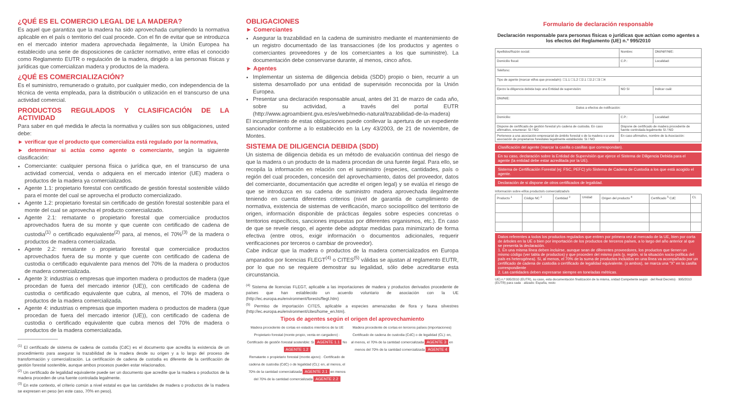¿QUÉ ES EL COMERCIO LEGAL DE LA MADERA?
Es aquel que garantiza que la madera ha sido aprovechada cumpliendo la normativa aplicable en el país o territorio del cual procede. Con el fin de evitar que se introduzca en el mercado interior madera aprovechada ilegalmente, la Unión Europea ha establecido una serie de disposiciones de carácter normativo, entre ellas el conocido como Reglamento EUTR o regulación de la madera, dirigido a las personas físicas y jurídicas que comercializan madera y productos de la madera.
¿QUÉ ES COMERCIALIZACIÓN?
Es el suministro, remunerado o gratuito, por cualquier medio, con independencia de la técnica de venta empleada, para la distribución o utilización en el transcurso de una actividad comercial.
PRODUCTOS REGULADOS Y CLASIFICACIÓN DE LA ACTIVIDAD
Para saber en qué medida le afecta la normativa y cuáles son sus obligaciones, usted debe:
► verificar que el producto que comercializa está regulado por la normativa,
► determinar si actúa como agente o comerciante, según la siguiente clasificación:
Comerciante: cualquier persona física o jurídica que, en el transcurso de una actividad comercial, venda o adquiera en el mercado interior (UE) madera o productos de la madera ya comercializados.
Agente 1.1: propietario forestal con certificado de gestión forestal sostenible válido para el monte del cual se aprovecha el producto comercializado.
Agente 1.2: propietario forestal sin certificado de gestión forestal sostenible para el monte del cual se aprovecha el producto comercializado.
Agente 2.1: rematante o propietario forestal que comercialice productos aprovechados fuera de su monte y que cuente con certificado de cadena de custodia<sup>(1)</sup> o certificado equivalente<sup>(2)</sup> para, al menos, el 70%<sup>(3)</sup> de la madera o productos de madera comercializada.
Agente 2.2: rematante o propietario forestal que comercialice productos aprovechados fuera de su monte y que cuente con certificado de cadena de custodia o certificado equivalente para menos del 70% de la madera o productos de madera comercializada.
Agente 3: industrias o empresas que importen madera o productos de madera (que procedan de fuera del mercado interior (UE)), con certificado de cadena de custodia o certificado equivalente que cubra, al menos, el 70% de madera o productos de la madera comercializada.
Agente 4: industrias o empresas que importen madera o productos de madera (que procedan de fuera del mercado interior (UE)), con certificado de cadena de custodia o certificado equivalente que cubra menos del 70% de madera o productos de la madera comercializada.
<sup>(1)</sup> El certificado de sistema de cadena de custodia (CdC) es el documento que acredita la existencia de un procedimiento para asegurar la trazabilidad de la madera desde su origen y a lo largo del proceso de transformación y comercialización. La certificación de cadena de custodia es diferente de la certificación de gestión forestal sostenible, aunque ambos procesos pueden estar relacionados.
<sup>(2)</sup> Un certificado de legalidad equivalente puede ser un documento que acredite que la madera o productos de la madera proceden de una fuente controlada legalmente.
<sup>(3)</sup> En este contexto, el criterio común a nivel estatal es que las cantidades de madera o productos de la madera se expresen en peso (en este caso, 70% en peso).
OBLIGACIONES
► Comerciantes
Asegurar la trazabilidad en la cadena de suministro mediante el mantenimiento de un registro documentado de las transacciones (de los productos y agentes o comerciantes proveedores y de los comerciantes a los que suministre). La documentación debe conservarse durante, al menos, cinco años.
► Agentes
Implementar un sistema de diligencia debida (SDD) propio o bien, recurrir a un sistema desarrollado por una entidad de supervisión reconocida por la Unión Europea.
Presentar una declaración responsable anual, antes del 31 de marzo de cada año, sobre su actividad, a través del portal EUTR (http://www.agroambient.gva.es/es/web/medio-natural/trazabilidad-de-la-madera)
El incumplimiento de estas obligaciones puede conllevar la apertura de un expediente sancionador conforme a lo establecido en la Ley 43/2003, de 21 de noviembre, de Montes.
SISTEMA DE DILIGENCIA DEBIDA (SDD)
Un sistema de diligencia debida es un método de evaluación continua del riesgo de que la madera o un producto de la madera procedan de una fuente ilegal. Para ello, se recopila la información en relación con el suministro (especies, cantidades, país o región del cual proceden, concesión del aprovechamiento, datos del proveedor, datos del comerciante, documentación que acredite el origen legal) y se evalúa el riesgo de que se introduzca en su cadena de suministro madera aprovechada ilegalmente teniendo en cuenta diferentes criterios (nivel de garantía de cumplimiento de normativa, existencia de sistemas de verificación, marco sociopolítico del territorio de origen, información disponible de prácticas ilegales sobre especies concretas o territorios específicos, sanciones impuestas por diferentes organismos, etc.). En caso de que se revele riesgo, el agente debe adoptar medidas para minimizarlo de forma efectiva (entre otros, exigir información o documentos adicionales, requerir verificaciones por terceros o cambiar de proveedor).
Cabe indicar que la madera o productos de la madera comercializados en Europa amparados por licencias FLEGT<sup>(4)</sup> o CITES<sup>(5)</sup> válidas se ajustan al reglamento EUTR, por lo que no se requiere demostrar su legalidad, sólo debe acreditarse esta circunstancia.
<sup>(4)</sup> Sistema de licencias FLEGT, aplicable a las importaciones de madera y productos derivados procedente de países que han establecido un acuerdo voluntario de asociación con la UE (http://ec.europa.eu/environment/forests/flegt.htm)
<sup>(5)</sup> Permiso de importación CITES, aplicable a especies amenazadas de flora y fauna silvestres (http://ec.europa.eu/environment/cites/home_en.htm).
Tipos de agentes según el origen del aprovechamiento
Madera procedente de cortas en estados miembros de la UE
Propietario forestal (monte propio, venta en cargadero) · Certificado de gestión forestal sostenible: Si AGENTE 1.1 No AGENTE 1.2
Rematante o propietario forestal (monte ajeno) · Certificado de cadena de custodia (CdC) o de legalidad (CL): en, al menos, el 70% de la cantidad comercializada AGENTE 2.1 en menos del 70% de la cantidad comercializada AGENTE 2.2
Madera procedente de cortas en terceros países (importaciones)
Certificado de cadena de custodia (CdC) o de legalidad (CL): en, al menos, el 70% de la cantidad comercializada AGENTE 3 en menos del 70% de la cantidad comercializada AGENTE 4
Formulario de declaración responsable
Declaración responsable para personas físicas o jurídicas que actúan como agentes a los efectos del Reglamento (UE) n.º 995/2010
| Apellidos/Razón social: | Nombre: | DNI/NIF/NIE: |
| Domicilio fiscal: | C.P.: | Localidad: |
| Teléfono: | | |
| Tipo de agente (marcar el/los que proceda/n): ☐1.1 ☐1.2 ☐2.1 ☐2.2 ☐3 ☐4 | | |
| Ejerzo la diligencia debida bajo una Entidad de supervisión: | NO SI | Indicar cuál: |
| DNI/NIE: | | |
| Datos a efectos de notificación: | | |
| Domicilio: | C.P.: | Localidad: |
| Dispone de certificado de gestión forestal y/o cadena de custodia. En caso afirmativo, enumerar: SI / NO | Dispone de certificado de madera procedente de fuente controlada legalmente SI / NO | |
| Pertenece a una asociación empresarial de ámbito forestal o de la madera o a una asociación de propietarios forestales legalmente establecida: SI / NO | En caso afirmativo, nombre de la Asociación: | |
Clasificación del agente (marcar la casilla o casillas que correspondan).
En su caso, declaración sobre la Entidad de Supervisión que ejerce el Sistema de Diligencia Debida para el agente (la entidad debe estar acreditada por la UE).
Sistema de Certificación Forestal (ej: FSC, PEFC) y/o Sistema de Cadena de Custodia a los que está acogido el agente.
Declaración de si dispone de otros certificados de legalidad.
Información sobre el/los producto/s comercializado/s
| Producto <sup>1</sup> | Código NC <sup>2</sup> | Cantidad <sup>3</sup> | Unidad | Origen del producto <sup>4</sup> | Certificado <sup>5</sup> CdC | CL |
Datos referentes a todos los productos regulados que entren por primera vez al mercado de la UE, bien por corta de árboles en la UE o bien por importación de los productos de terceros países, a lo largo del año anterior al que se presenta la declaración.
1. En una misma línea deben incluirse, aunque sean de diferentes proveedores, los productos que tienen un mismo código (ver tabla de productos) y que proceden del mismo país (y, región, si la situación socio-política del país es heterogénea). Si, al menos, el 70% de la suma de productos incluidos en una línea va acompañado por un certificado de cadena de custodia o certificado de legalidad equivalente. (o ambos), se marca una "X" en la casilla correspondiente
2. Las cantidades deben expresarse siempre en toneladas métricas.
UE) n.º 995/2010 (EUTR), su caso, esta documentación finalización de la misma, oridad Competente según · del Real Decreto) · 995/2010 (EUTR) para cada · alizado: España, resto